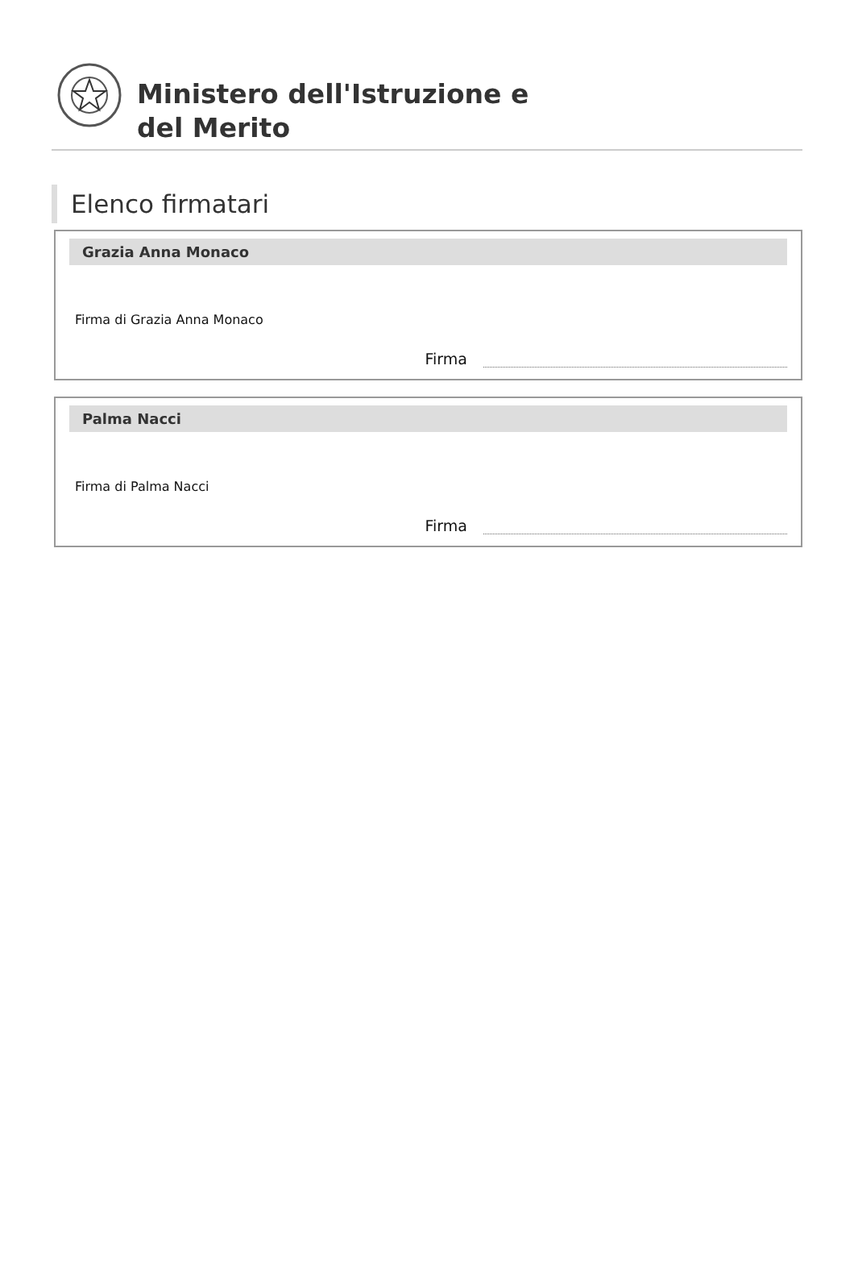Ministero dell'Istruzione e
del Merito
Elenco firmatari
Grazia Anna Monaco
Firma di Grazia Anna Monaco
Firma
Palma Nacci
Firma di Palma Nacci
Firma